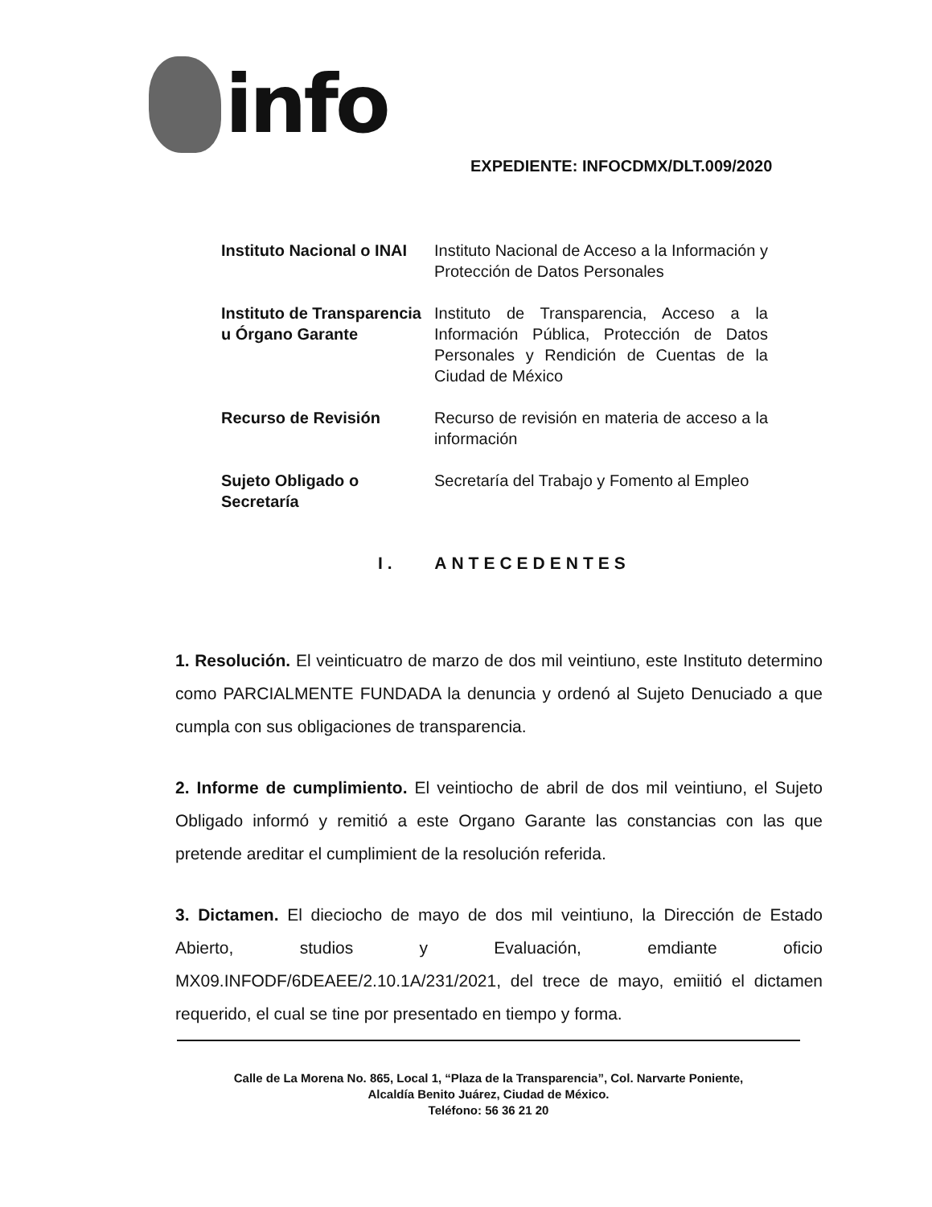info
EXPEDIENTE: INFOCDMX/DLT.009/2020
| Instituto Nacional o INAI | Instituto Nacional de Acceso a la Información y Protección de Datos Personales |
| Instituto de Transparencia u Órgano Garante | Instituto de Transparencia, Acceso a la Información Pública, Protección de Datos Personales y Rendición de Cuentas de la Ciudad de México |
| Recurso de Revisión | Recurso de revisión en materia de acceso a la información |
| Sujeto Obligado o Secretaría | Secretaría del Trabajo y Fomento al Empleo |
I. ANTECEDENTES
1. Resolución. El veinticuatro de marzo de dos mil veintiuno, este Instituto determino como PARCIALMENTE FUNDADA la denuncia y ordenó al Sujeto Denuciado a que cumpla con sus obligaciones de transparencia.
2. Informe de cumplimiento. El veintiocho de abril de dos mil veintiuno, el Sujeto Obligado informó y remitió a este Organo Garante las constancias con las que pretende areditar el cumplimient de la resolución referida.
3. Dictamen. El dieciocho de mayo de dos mil veintiuno, la Dirección de Estado Abierto, studios y Evaluación, emdiante oficio MX09.INFODF/6DEAEE/2.10.1A/231/2021, del trece de mayo, emiitió el dictamen requerido, el cual se tine por presentado en tiempo y forma.
Calle de La Morena No. 865, Local 1, “Plaza de la Transparencia”, Col. Narvarte Poniente,
Alcaldía Benito Juárez, Ciudad de México.
Teléfono: 56 36 21 20